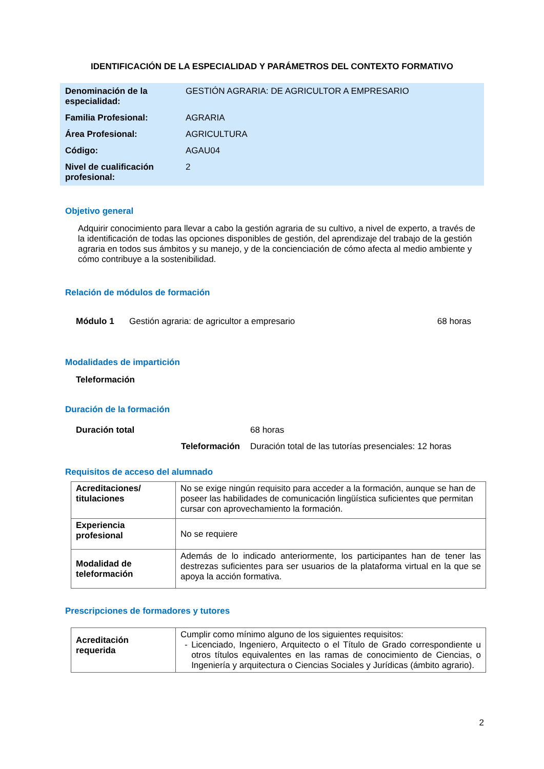IDENTIFICACIÓN DE LA ESPECIALIDAD Y PARÁMETROS DEL CONTEXTO FORMATIVO
| Denominación de la especialidad: | GESTIÓN AGRARIA: DE AGRICULTOR A EMPRESARIO |
| Familia Profesional: | AGRARIA |
| Área Profesional: | AGRICULTURA |
| Código: | AGAU04 |
| Nivel de cualificación profesional: | 2 |
Objetivo general
Adquirir conocimiento para llevar a cabo la gestión agraria de su cultivo, a nivel de experto, a través de la identificación de todas las opciones disponibles de gestión, del aprendizaje del trabajo de la gestión agraria en todos sus ámbitos y su manejo, y de la concienciación de cómo afecta al medio ambiente y cómo contribuye a la sostenibilidad.
Relación de módulos de formación
Módulo 1 Gestión agraria: de agricultor a empresario 68 horas
Modalidades de impartición
Teleformación
Duración de la formación
Duración total 68 horas
Teleformación Duración total de las tutorías presenciales: 12 horas
Requisitos de acceso del alumnado
| Acreditaciones/ titulaciones | No se exige ningún requisito para acceder a la formación, aunque se han de poseer las habilidades de comunicación lingüística suficientes que permitan cursar con aprovechamiento la formación. |
| Experiencia profesional | No se requiere |
| Modalidad de teleformación | Además de lo indicado anteriormente, los participantes han de tener las destrezas suficientes para ser usuarios de la plataforma virtual en la que se apoya la acción formativa. |
Prescripciones de formadores y tutores
| Acreditación requerida | Cumplir como mínimo alguno de los siguientes requisitos: - Licenciado, Ingeniero, Arquitecto o el Título de Grado correspondiente u otros títulos equivalentes en las ramas de conocimiento de Ciencias, o Ingeniería y arquitectura o Ciencias Sociales y Jurídicas (ámbito agrario). |
2